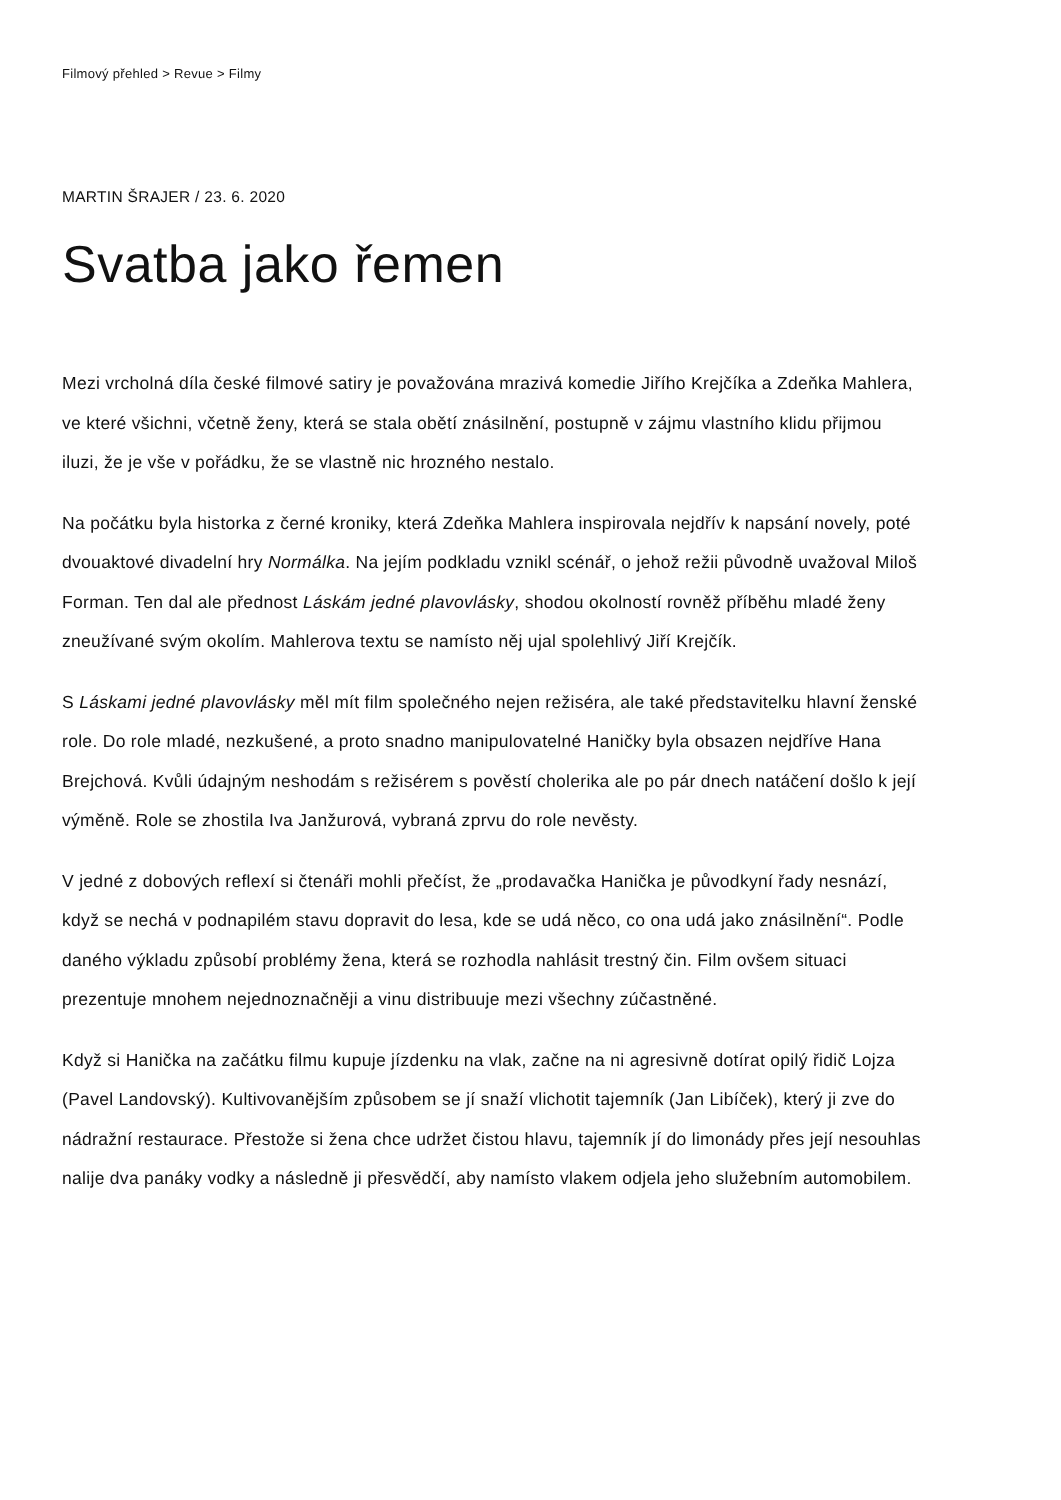Filmový přehled > Revue > Filmy
MARTIN ŠRAJER / 23. 6. 2020
Svatba jako řemen
Mezi vrcholná díla české filmové satiry je považována mrazivá komedie Jiřího Krejčíka a Zdeňka Mahlera, ve které všichni, včetně ženy, která se stala obětí znásilnění, postupně v zájmu vlastního klidu přijmou iluzi, že je vše v pořádku, že se vlastně nic hrozného nestalo.
Na počátku byla historka z černé kroniky, která Zdeňka Mahlera inspirovala nejdřív k napsání novely, poté dvouaktové divadelní hry Normálka. Na jejím podkladu vznikl scénář, o jehož režii původně uvažoval Miloš Forman. Ten dal ale přednost Láskám jedné plavovlásky, shodou okolností rovněž příběhu mladé ženy zneužívané svým okolím. Mahlerova textu se namísto něj ujal spolehlivý Jiří Krejčík.
S Láskami jedné plavovlásky měl mít film společného nejen režiséra, ale také představitelku hlavní ženské role. Do role mladé, nezkušené, a proto snadno manipulovatelné Haničky byla obsazen nejdříve Hana Brejchová. Kvůli údajným neshodám s režisérem s pověstí cholerika ale po pár dnech natáčení došlo k její výměně. Role se zhostila Iva Janžurová, vybraná zprvu do role nevěsty.
V jedné z dobových reflexí si čtenáři mohli přečíst, že „prodavačka Hanička je původkyní řady nesnází, když se nechá v podnapilém stavu dopravit do lesa, kde se udá něco, co ona udá jako znásilnění“. Podle daného výkladu způsobí problémy žena, která se rozhodla nahlásit trestný čin. Film ovšem situaci prezentuje mnohem nejednoznačněji a vinu distribuuje mezi všechny zúčastněné.
Když si Hanička na začátku filmu kupuje jízdenku na vlak, začne na ni agresivně dotírat opilý řidič Lojza (Pavel Landovský). Kultivovanějším způsobem se jí snaží vlichotit tajemník (Jan Libíček), který ji zve do nádražní restaurace. Přestože si žena chce udržet čistou hlavu, tajemník jí do limonády přes její nesouhlas nalije dva panáky vodky a následně ji přesvědčí, aby namísto vlakem odjela jeho služebním automobilem.